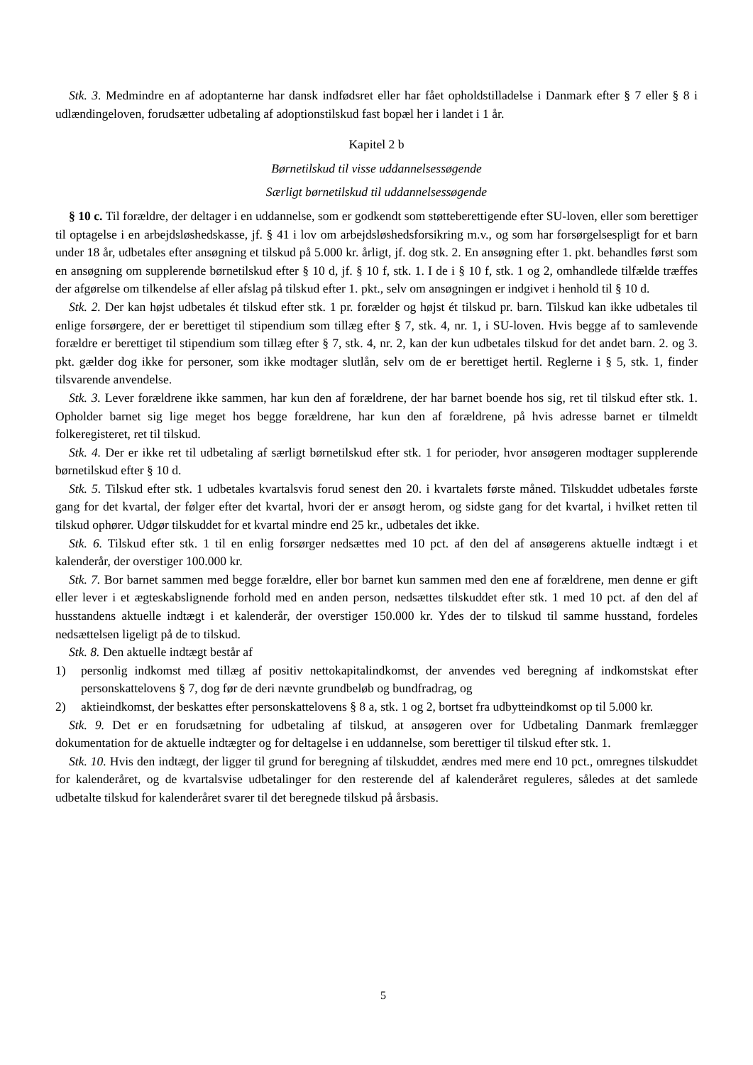Stk. 3. Medmindre en af adoptanterne har dansk indfødsret eller har fået opholdstilladelse i Danmark efter § 7 eller § 8 i udlændingeloven, forudsætter udbetaling af adoptionstilskud fast bopæl her i landet i 1 år.
Kapitel 2 b
Børnetilskud til visse uddannelsessøgende
Særligt børnetilskud til uddannelsessøgende
§ 10 c. Til forældre, der deltager i en uddannelse, som er godkendt som støtteberettigende efter SU-loven, eller som berettiger til optagelse i en arbejdsløshedskasse, jf. § 41 i lov om arbejdsløshedsforsikring m.v., og som har forsørgelsespligt for et barn under 18 år, udbetales efter ansøgning et tilskud på 5.000 kr. årligt, jf. dog stk. 2. En ansøgning efter 1. pkt. behandles først som en ansøgning om supplerende børnetilskud efter § 10 d, jf. § 10 f, stk. 1. I de i § 10 f, stk. 1 og 2, omhandlede tilfælde træffes der afgørelse om tilkendelse af eller afslag på tilskud efter 1. pkt., selv om ansøgningen er indgivet i henhold til § 10 d.
Stk. 2. Der kan højst udbetales ét tilskud efter stk. 1 pr. forælder og højst ét tilskud pr. barn. Tilskud kan ikke udbetales til enlige forsørgere, der er berettiget til stipendium som tillæg efter § 7, stk. 4, nr. 1, i SU-loven. Hvis begge af to samlevende forældre er berettiget til stipendium som tillæg efter § 7, stk. 4, nr. 2, kan der kun udbetales tilskud for det andet barn. 2. og 3. pkt. gælder dog ikke for personer, som ikke modtager slutlån, selv om de er berettiget hertil. Reglerne i § 5, stk. 1, finder tilsvarende anvendelse.
Stk. 3. Lever forældrene ikke sammen, har kun den af forældrene, der har barnet boende hos sig, ret til tilskud efter stk. 1. Opholder barnet sig lige meget hos begge forældrene, har kun den af forældrene, på hvis adresse barnet er tilmeldt folkeregisteret, ret til tilskud.
Stk. 4. Der er ikke ret til udbetaling af særligt børnetilskud efter stk. 1 for perioder, hvor ansøgeren modtager supplerende børnetilskud efter § 10 d.
Stk. 5. Tilskud efter stk. 1 udbetales kvartalsvis forud senest den 20. i kvartalets første måned. Tilskuddet udbetales første gang for det kvartal, der følger efter det kvartal, hvori der er ansøgt herom, og sidste gang for det kvartal, i hvilket retten til tilskud ophører. Udgør tilskuddet for et kvartal mindre end 25 kr., udbetales det ikke.
Stk. 6. Tilskud efter stk. 1 til en enlig forsørger nedsættes med 10 pct. af den del af ansøgerens aktuelle indtægt i et kalenderår, der overstiger 100.000 kr.
Stk. 7. Bor barnet sammen med begge forældre, eller bor barnet kun sammen med den ene af forældrene, men denne er gift eller lever i et ægteskabslignende forhold med en anden person, nedsættes tilskuddet efter stk. 1 med 10 pct. af den del af husstandens aktuelle indtægt i et kalenderår, der overstiger 150.000 kr. Ydes der to tilskud til samme husstand, fordeles nedsættelsen ligeligt på de to tilskud.
Stk. 8. Den aktuelle indtægt består af
1) personlig indkomst med tillæg af positiv nettokapitalindkomst, der anvendes ved beregning af indkomstskat efter personskattelovens § 7, dog før de deri nævnte grundbeløb og bundfradrag, og
2) aktieindkomst, der beskattes efter personskattelovens § 8 a, stk. 1 og 2, bortset fra udbytteindkomst op til 5.000 kr.
Stk. 9. Det er en forudsætning for udbetaling af tilskud, at ansøgeren over for Udbetaling Danmark fremlægger dokumentation for de aktuelle indtægter og for deltagelse i en uddannelse, som berettiger til tilskud efter stk. 1.
Stk. 10. Hvis den indtægt, der ligger til grund for beregning af tilskuddet, ændres med mere end 10 pct., omregnes tilskuddet for kalenderåret, og de kvartalsvise udbetalinger for den resterende del af kalenderåret reguleres, således at det samlede udbetalte tilskud for kalenderåret svarer til det beregnede tilskud på årsbasis.
5